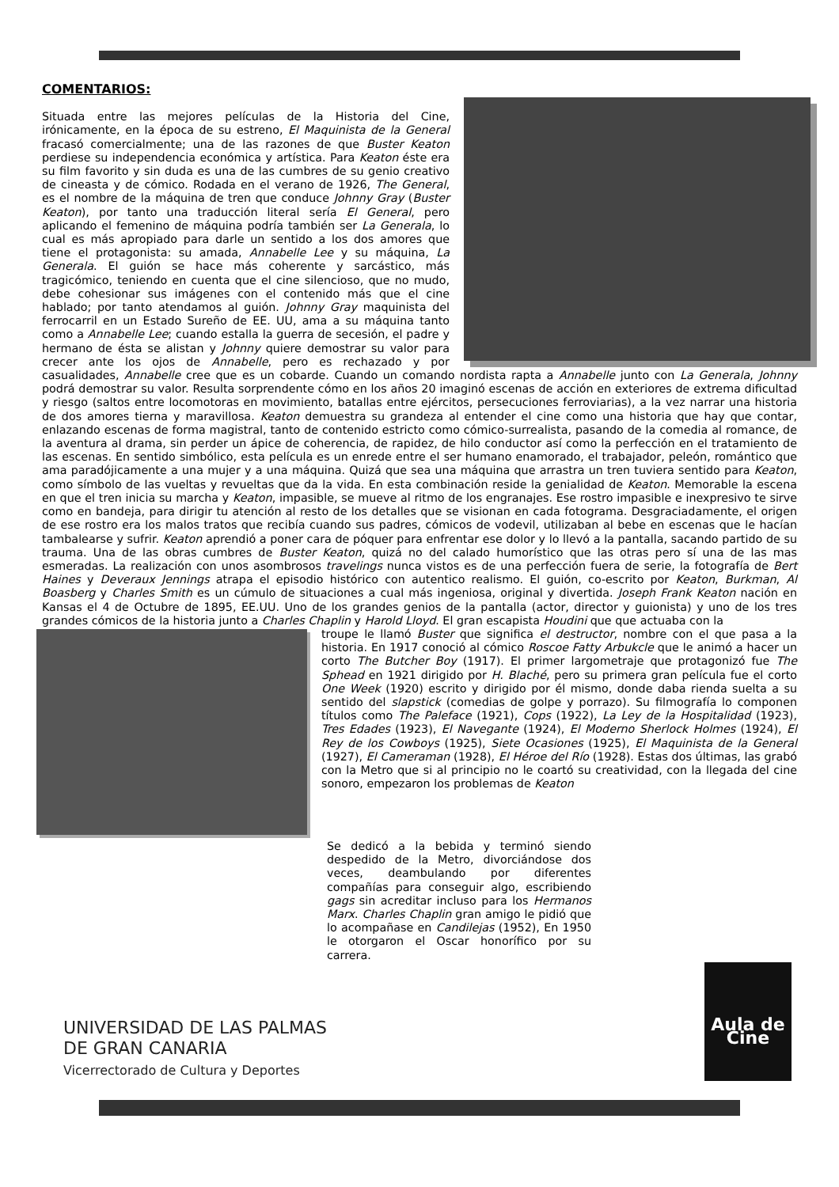COMENTARIOS:
Situada entre las mejores películas de la Historia del Cine, irónicamente, en la época de su estreno, El Maquinista de la General fracasó comercialmente; una de las razones de que Buster Keaton perdiese su independencia económica y artística. Para Keaton éste era su film favorito y sin duda es una de las cumbres de su genio creativo de cineasta y de cómico. Rodada en el verano de 1926, The General, es el nombre de la máquina de tren que conduce Johnny Gray (Buster Keaton), por tanto una traducción literal sería El General, pero aplicando el femenino de máquina podría también ser La Generala, lo cual es más apropiado para darle un sentido a los dos amores que tiene el protagonista: su amada, Annabelle Lee y su máquina, La Generala. El guión se hace más coherente y sarcástico, más tragicómico, teniendo en cuenta que el cine silencioso, que no mudo, debe cohesionar sus imágenes con el contenido más que el cine hablado; por tanto atendamos al guión. Johnny Gray maquinista del ferrocarril en un Estado Sureño de EE. UU, ama a su máquina tanto como a Annabelle Lee; cuando estalla la guerra de secesión, el padre y hermano de ésta se alistan y Johnny quiere demostrar su valor para crecer ante los ojos de Annabelle, pero es rechazado y por casualidades, Annabelle cree que es un cobarde. Cuando un comando nordista rapta a Annabelle junto con La Generala, Johnny podrá demostrar su valor. Resulta sorprendente cómo en los años 20 imaginó escenas de acción en exteriores de extrema dificultad y riesgo (saltos entre locomotoras en movimiento, batallas entre ejércitos, persecuciones ferroviarias), a la vez narrar una historia de dos amores tierna y maravillosa. Keaton demuestra su grandeza al entender el cine como una historia que hay que contar, enlazando escenas de forma magistral, tanto de contenido estricto como cómico-surrealista, pasando de la comedia al romance, de la aventura al drama, sin perder un ápice de coherencia, de rapidez, de hilo conductor así como la perfección en el tratamiento de las escenas. En sentido simbólico, esta película es un enrede entre el ser humano enamorado, el trabajador, peleón, romántico que ama paradójicamente a una mujer y a una máquina. Quizá que sea una máquina que arrastra un tren tuviera sentido para Keaton, como símbolo de las vueltas y revueltas que da la vida. En esta combinación reside la genialidad de Keaton. Memorable la escena en que el tren inicia su marcha y Keaton, impasible, se mueve al ritmo de los engranajes. Ese rostro impasible e inexpresivo te sirve como en bandeja, para dirigir tu atención al resto de los detalles que se visionan en cada fotograma. Desgraciadamente, el origen de ese rostro era los malos tratos que recibía cuando sus padres, cómicos de vodevil, utilizaban al bebe en escenas que le hacían tambalearse y sufrir. Keaton aprendió a poner cara de póquer para enfrentar ese dolor y lo llevó a la pantalla, sacando partido de su trauma. Una de las obras cumbres de Buster Keaton, quizá no del calado humorístico que las otras pero sí una de las mas esmeradas. La realización con unos asombrosos travelings nunca vistos es de una perfección fuera de serie, la fotografía de Bert Haines y Deveraux Jennings atrapa el episodio histórico con autentico realismo. El guión, co-escrito por Keaton, Burkman, Al Boasberg y Charles Smith es un cúmulo de situaciones a cual más ingeniosa, original y divertida. Joseph Frank Keaton nación en Kansas el 4 de Octubre de 1895, EE.UU. Uno de los grandes genios de la pantalla (actor, director y guionista) y uno de los tres grandes cómicos de la historia junto a Charles Chaplin y Harold Lloyd. El gran escapista Houdini que que actuaba con la
troupe le llamó Buster que significa el destructor, nombre con el que pasa a la historia. En 1917 conoció al cómico Roscoe Fatty Arbukcle que le animó a hacer un corto The Butcher Boy (1917). El primer largometraje que protagonizó fue The Sphead en 1921 dirigido por H. Blaché, pero su primera gran película fue el corto One Week (1920) escrito y dirigido por él mismo, donde daba rienda suelta a su sentido del slapstick (comedias de golpe y porrazo). Su filmografía lo componen títulos como The Paleface (1921), Cops (1922), La Ley de la Hospitalidad (1923), Tres Edades (1923), El Navegante (1924), El Moderno Sherlock Holmes (1924), El Rey de los Cowboys (1925), Siete Ocasiones (1925), El Maquinista de la General (1927), El Cameraman (1928), El Héroe del Río (1928). Estas dos últimas, las grabó con la Metro que si al principio no le coartó su creatividad, con la llegada del cine sonoro, empezaron los problemas de Keaton
Se dedicó a la bebida y terminó siendo despedido de la Metro, divorciándose dos veces, deambulando por diferentes compañías para conseguir algo, escribiendo gags sin acreditar incluso para los Hermanos Marx. Charles Chaplin gran amigo le pidió que lo acompañase en Candilejas (1952), En 1950 le otorgaron el Oscar honorífico por su carrera.
UNIVERSIDAD DE LAS PALMAS
DE GRAN CANARIA
Vicerrectorado de Cultura y Deportes
Aula de Cine